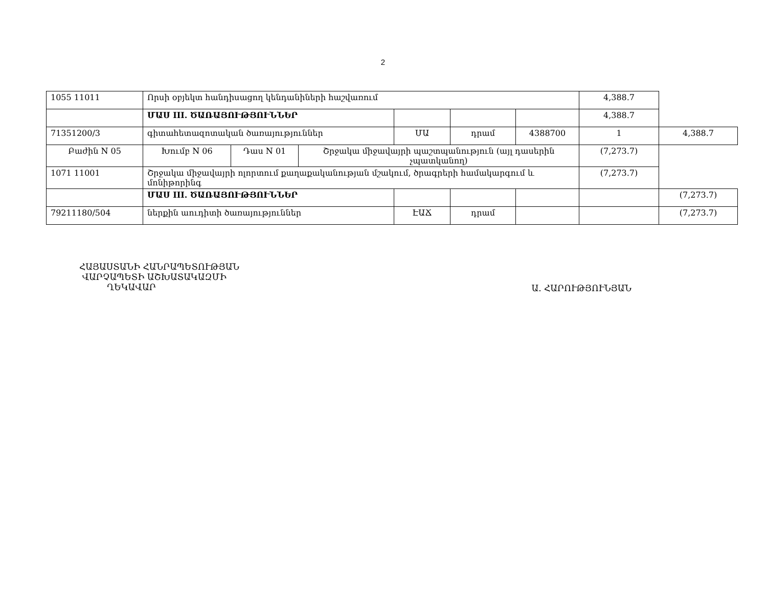2
| 1055 11011 | Որսի օբյեկտ հանդիսացող կենդանիների հաշվառում | | | | | | 4,388.7 | |
| | ՄԱՍ III. ԾԱՌԱՅՈՒԹՅՈՒՆՆԵՐ | | | | | | 4,388.7 | |
| 71351200/3 | գիտահետազոտական ծառայություններ | | | ՄԱ | դրամ | 4388700 | 1 | 4,388.7 |
| Բաժին N 05 | Խումբ N 06 | Դաս N 01 | Շրջակա միջավայրի պաշտպանություն (այլ դասերին չպատկանող) | | | | (7,273.7) | |
| 1071 11001 | Շրջակա միջավայրի ոլորտում քաղաքականության մշակում, ծրագրերի համակարգում և մոնիթորինգ | | | | | | (7,273.7) | |
| | ՄԱՍ III. ԾԱՌԱՅՈՒԹՅՈՒՆՆԵՐ | | | | | | | (7,273.7) |
| 79211180/504 | ներքին աուդիտի ծառայություններ | | | ԷԱՃ | դրամ | | | (7,273.7) |
ՀԱՅԱՍՏԱՆԻ ՀԱՆՐԱՊԵՏՈՒԹՅԱՆ
ՎԱՐՉԱՊԵՏԻ ԱՇԽԱՏԱԿԱԶՄԻ
ՂԵԿԱՎԱՐ
Ա. ՀԱՐՈՒԹՅՈՒՆՅԱՆ